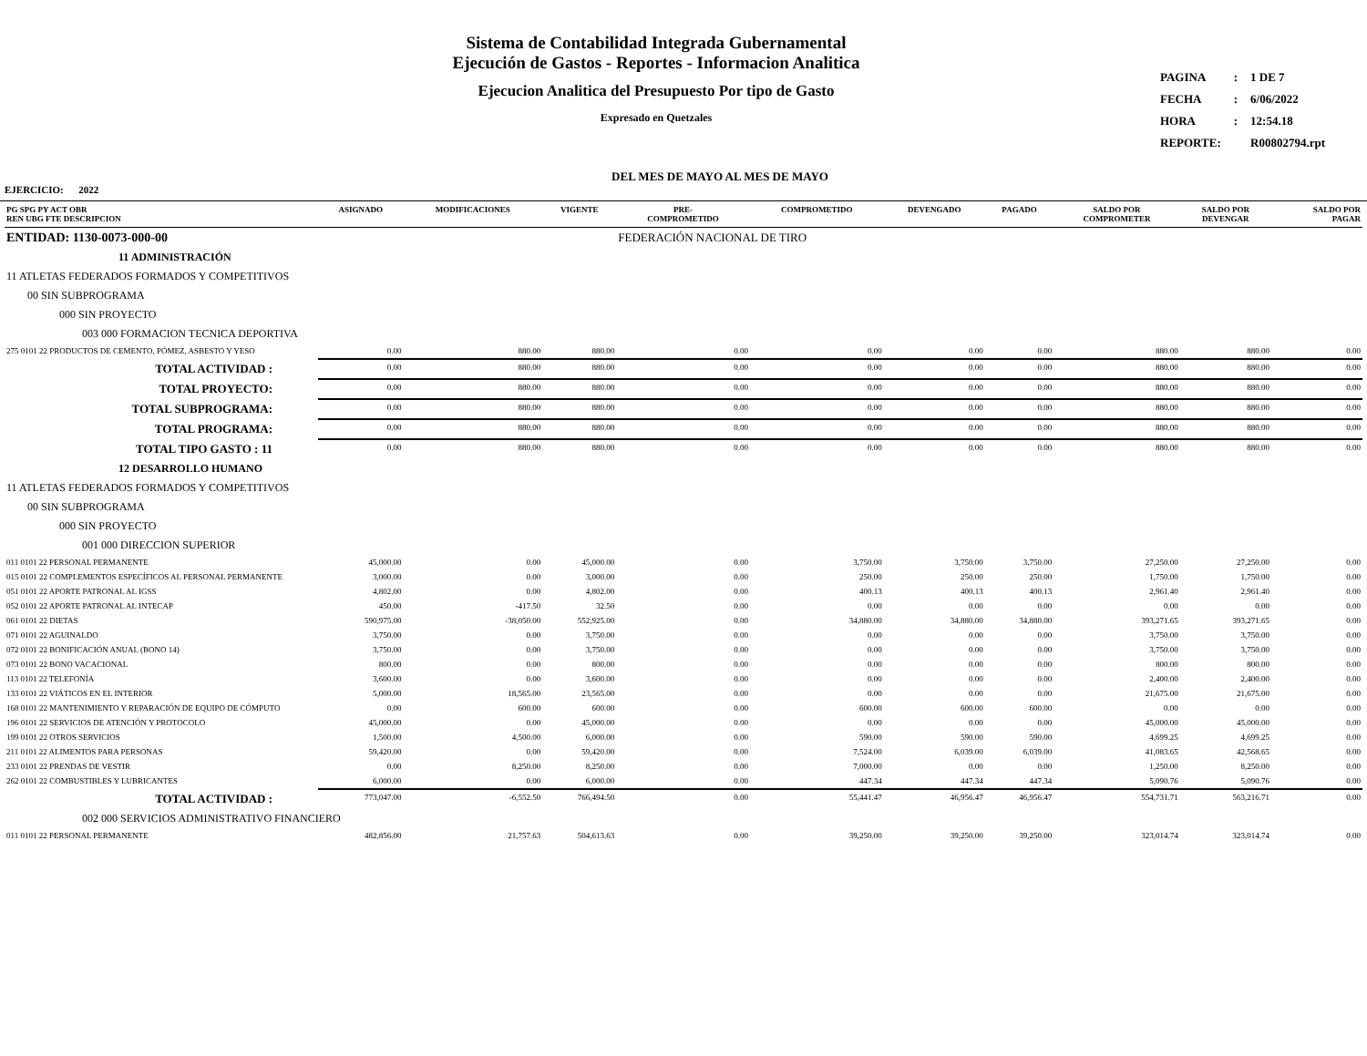Sistema de Contabilidad Integrada Gubernamental
Ejecución de Gastos - Reportes - Informacion Analitica
Ejecucion Analitica del Presupuesto Por tipo de Gasto
Expresado en Quetzales
| PAGINA | : | 1 DE 7 |
| FECHA | : | 6/06/2022 |
| HORA | : | 12:54.18 |
| REPORTE: | | R00802794.rpt |
DEL MES DE MAYO AL MES DE MAYO
EJERCICIO: 2022
| PG SPG PY ACT OBR REN UBG FTE DESCRIPCION | ASIGNADO | MODIFICACIONES | VIGENTE | PRE- COMPROMETIDO | COMPROMETIDO | DEVENGADO | PAGADO | SALDO POR COMPROMETER | SALDO POR DEVENGAR | SALDO POR PAGAR |
| --- | --- | --- | --- | --- | --- | --- | --- | --- | --- | --- |
| ENTIDAD: 1130-0073-000-00 | | | | FEDERACIÓN NACIONAL DE TIRO | | | | | | |
| 11 ADMINISTRACIÓN | | | | | | | | | | |
| 11 ATLETAS FEDERADOS FORMADOS Y COMPETITIVOS | | | | | | | | | | |
| 00 SIN SUBPROGRAMA | | | | | | | | | | |
| 000 SIN PROYECTO | | | | | | | | | | |
| 003 000 FORMACION TECNICA DEPORTIVA | | | | | | | | | | |
| 275 0101 22 PRODUCTOS DE CEMENTO, PÓMEZ, ASBESTO Y YESO | 0.00 | 880.00 | 880.00 | 0.00 | 0.00 | 0.00 | 0.00 | 880.00 | 880.00 | 0.00 |
| TOTAL ACTIVIDAD : | 0.00 | 880.00 | 880.00 | 0.00 | 0.00 | 0.00 | 0.00 | 880.00 | 880.00 | 0.00 |
| TOTAL PROYECTO: | 0.00 | 880.00 | 880.00 | 0.00 | 0.00 | 0.00 | 0.00 | 880.00 | 880.00 | 0.00 |
| TOTAL SUBPROGRAMA: | 0.00 | 880.00 | 880.00 | 0.00 | 0.00 | 0.00 | 0.00 | 880.00 | 880.00 | 0.00 |
| TOTAL PROGRAMA: | 0.00 | 880.00 | 880.00 | 0.00 | 0.00 | 0.00 | 0.00 | 880.00 | 880.00 | 0.00 |
| TOTAL TIPO GASTO : 11 | 0.00 | 880.00 | 880.00 | 0.00 | 0.00 | 0.00 | 0.00 | 880.00 | 880.00 | 0.00 |
| 12 DESARROLLO HUMANO | | | | | | | | | | |
| 11 ATLETAS FEDERADOS FORMADOS Y COMPETITIVOS | | | | | | | | | | |
| 00 SIN SUBPROGRAMA | | | | | | | | | | |
| 000 SIN PROYECTO | | | | | | | | | | |
| 001 000 DIRECCION SUPERIOR | | | | | | | | | | |
| 011 0101 22 PERSONAL PERMANENTE | 45,000.00 | 0.00 | 45,000.00 | 0.00 | 3,750.00 | 3,750.00 | 3,750.00 | 27,250.00 | 27,250.00 | 0.00 |
| 015 0101 22 COMPLEMENTOS ESPECÍFICOS AL PERSONAL PERMANENTE | 3,000.00 | 0.00 | 3,000.00 | 0.00 | 250.00 | 250.00 | 250.00 | 1,750.00 | 1,750.00 | 0.00 |
| 051 0101 22 APORTE PATRONAL AL IGSS | 4,802.00 | 0.00 | 4,802.00 | 0.00 | 400.13 | 400.13 | 400.13 | 2,961.40 | 2,961.40 | 0.00 |
| 052 0101 22 APORTE PATRONAL AL INTECAP | 450.00 | -417.50 | 32.50 | 0.00 | 0.00 | 0.00 | 0.00 | 0.00 | 0.00 | 0.00 |
| 061 0101 22 DIETAS | 590,975.00 | -38,050.00 | 552,925.00 | 0.00 | 34,880.00 | 34,880.00 | 34,880.00 | 393,271.65 | 393,271.65 | 0.00 |
| 071 0101 22 AGUINALDO | 3,750.00 | 0.00 | 3,750.00 | 0.00 | 0.00 | 0.00 | 0.00 | 3,750.00 | 3,750.00 | 0.00 |
| 072 0101 22 BONIFICACIÓN ANUAL (BONO 14) | 3,750.00 | 0.00 | 3,750.00 | 0.00 | 0.00 | 0.00 | 0.00 | 3,750.00 | 3,750.00 | 0.00 |
| 073 0101 22 BONO VACACIONAL | 800.00 | 0.00 | 800.00 | 0.00 | 0.00 | 0.00 | 0.00 | 800.00 | 800.00 | 0.00 |
| 113 0101 22 TELEFONÍA | 3,600.00 | 0.00 | 3,600.00 | 0.00 | 0.00 | 0.00 | 0.00 | 2,400.00 | 2,400.00 | 0.00 |
| 133 0101 22 VIÁTICOS EN EL INTERIOR | 5,000.00 | 18,565.00 | 23,565.00 | 0.00 | 0.00 | 0.00 | 0.00 | 21,675.00 | 21,675.00 | 0.00 |
| 168 0101 22 MANTENIMIENTO Y REPARACIÓN DE EQUIPO DE CÓMPUTO | 0.00 | 600.00 | 600.00 | 0.00 | 600.00 | 600.00 | 600.00 | 0.00 | 0.00 | 0.00 |
| 196 0101 22 SERVICIOS DE ATENCIÓN Y PROTOCOLO | 45,000.00 | 0.00 | 45,000.00 | 0.00 | 0.00 | 0.00 | 0.00 | 45,000.00 | 45,000.00 | 0.00 |
| 199 0101 22 OTROS SERVICIOS | 1,500.00 | 4,500.00 | 6,000.00 | 0.00 | 590.00 | 590.00 | 590.00 | 4,699.25 | 4,699.25 | 0.00 |
| 211 0101 22 ALIMENTOS PARA PERSONAS | 59,420.00 | 0.00 | 59,420.00 | 0.00 | 7,524.00 | 6,039.00 | 6,039.00 | 41,083.65 | 42,568.65 | 0.00 |
| 233 0101 22 PRENDAS DE VESTIR | 0.00 | 8,250.00 | 8,250.00 | 0.00 | 7,000.00 | 0.00 | 0.00 | 1,250.00 | 8,250.00 | 0.00 |
| 262 0101 22 COMBUSTIBLES Y LUBRICANTES | 6,000.00 | 0.00 | 6,000.00 | 0.00 | 447.34 | 447.34 | 447.34 | 5,090.76 | 5,090.76 | 0.00 |
| TOTAL ACTIVIDAD : | 773,047.00 | -6,552.50 | 766,494.50 | 0.00 | 55,441.47 | 46,956.47 | 46,956.47 | 554,731.71 | 563,216.71 | 0.00 |
| 002 000 SERVICIOS ADMINISTRATIVO FINANCIERO | | | | | | | | | | |
| 011 0101 22 PERSONAL PERMANENTE | 482,856.00 | 21,757.63 | 504,613.63 | 0.00 | 39,250.00 | 39,250.00 | 39,250.00 | 323,014.74 | 323,014.74 | 0.00 |